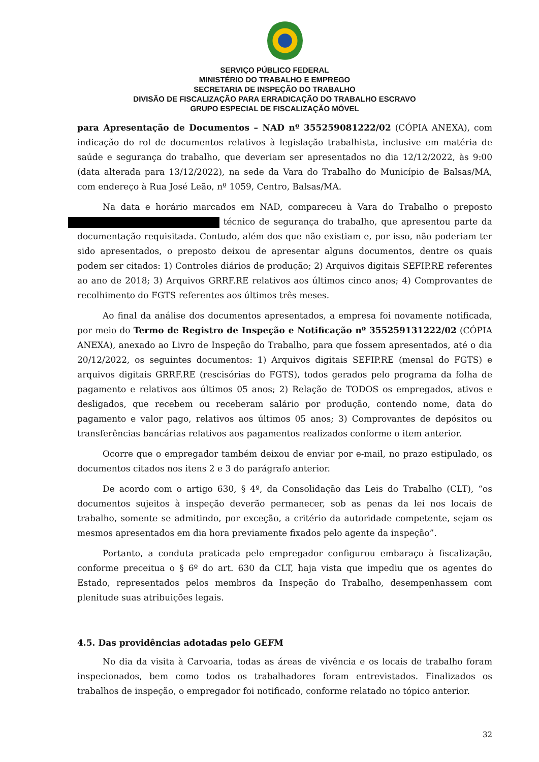SERVIÇO PÚBLICO FEDERAL
MINISTÉRIO DO TRABALHO E EMPREGO
SECRETARIA DE INSPEÇÃO DO TRABALHO
DIVISÃO DE FISCALIZAÇÃO PARA ERRADICAÇÃO DO TRABALHO ESCRAVO
GRUPO ESPECIAL DE FISCALIZAÇÃO MÓVEL
para Apresentação de Documentos – NAD nº 355259081222/02 (CÓPIA ANEXA), com indicação do rol de documentos relativos à legislação trabalhista, inclusive em matéria de saúde e segurança do trabalho, que deveriam ser apresentados no dia 12/12/2022, às 9:00 (data alterada para 13/12/2022), na sede da Vara do Trabalho do Município de Balsas/MA, com endereço à Rua José Leão, nº 1059, Centro, Balsas/MA.
Na data e horário marcados em NAD, compareceu à Vara do Trabalho o preposto técnico de segurança do trabalho, que apresentou parte da documentação requisitada. Contudo, além dos que não existiam e, por isso, não poderiam ter sido apresentados, o preposto deixou de apresentar alguns documentos, dentre os quais podem ser citados: 1) Controles diários de produção; 2) Arquivos digitais SEFIP.RE referentes ao ano de 2018; 3) Arquivos GRRF.RE relativos aos últimos cinco anos; 4) Comprovantes de recolhimento do FGTS referentes aos últimos três meses.
Ao final da análise dos documentos apresentados, a empresa foi novamente notificada, por meio do Termo de Registro de Inspeção e Notificação nº 355259131222/02 (CÓPIA ANEXA), anexado ao Livro de Inspeção do Trabalho, para que fossem apresentados, até o dia 20/12/2022, os seguintes documentos: 1) Arquivos digitais SEFIP.RE (mensal do FGTS) e arquivos digitais GRRF.RE (rescisórias do FGTS), todos gerados pelo programa da folha de pagamento e relativos aos últimos 05 anos; 2) Relação de TODOS os empregados, ativos e desligados, que recebem ou receberam salário por produção, contendo nome, data do pagamento e valor pago, relativos aos últimos 05 anos; 3) Comprovantes de depósitos ou transferências bancárias relativos aos pagamentos realizados conforme o item anterior.
Ocorre que o empregador também deixou de enviar por e-mail, no prazo estipulado, os documentos citados nos itens 2 e 3 do parágrafo anterior.
De acordo com o artigo 630, § 4º, da Consolidação das Leis do Trabalho (CLT), “os documentos sujeitos à inspeção deverão permanecer, sob as penas da lei nos locais de trabalho, somente se admitindo, por exceção, a critério da autoridade competente, sejam os mesmos apresentados em dia hora previamente fixados pelo agente da inspeção”.
Portanto, a conduta praticada pelo empregador configurou embaraço à fiscalização, conforme preceitua o § 6º do art. 630 da CLT, haja vista que impediu que os agentes do Estado, representados pelos membros da Inspeção do Trabalho, desempenhassem com plenitude suas atribuições legais.
4.5. Das providências adotadas pelo GEFM
No dia da visita à Carvoaria, todas as áreas de vivência e os locais de trabalho foram inspecionados, bem como todos os trabalhadores foram entrevistados. Finalizados os trabalhos de inspeção, o empregador foi notificado, conforme relatado no tópico anterior.
32